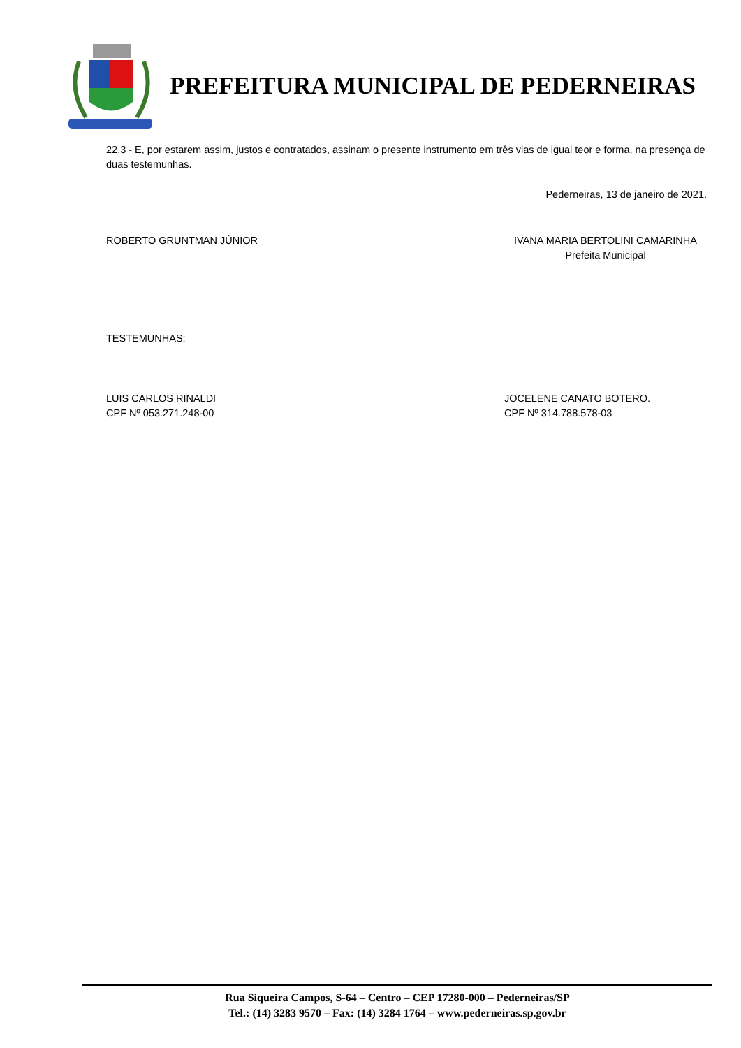PREFEITURA MUNICIPAL DE PEDERNEIRAS
22.3 - E, por estarem assim, justos e contratados, assinam o presente instrumento em três vias de igual teor e forma, na presença de duas testemunhas.
Pederneiras, 13 de janeiro de 2021.
ROBERTO GRUNTMAN JÚNIOR IVANA MARIA BERTOLINI CAMARINHA
Prefeita Municipal
TESTEMUNHAS:
LUIS CARLOS RINALDI
CPF Nº 053.271.248-00
JOCELENE CANATO BOTERO.
CPF Nº 314.788.578-03
Rua Siqueira Campos, S-64 – Centro – CEP 17280-000 – Pederneiras/SP
Tel.: (14) 3283 9570 – Fax: (14) 3284 1764 – www.pederneiras.sp.gov.br